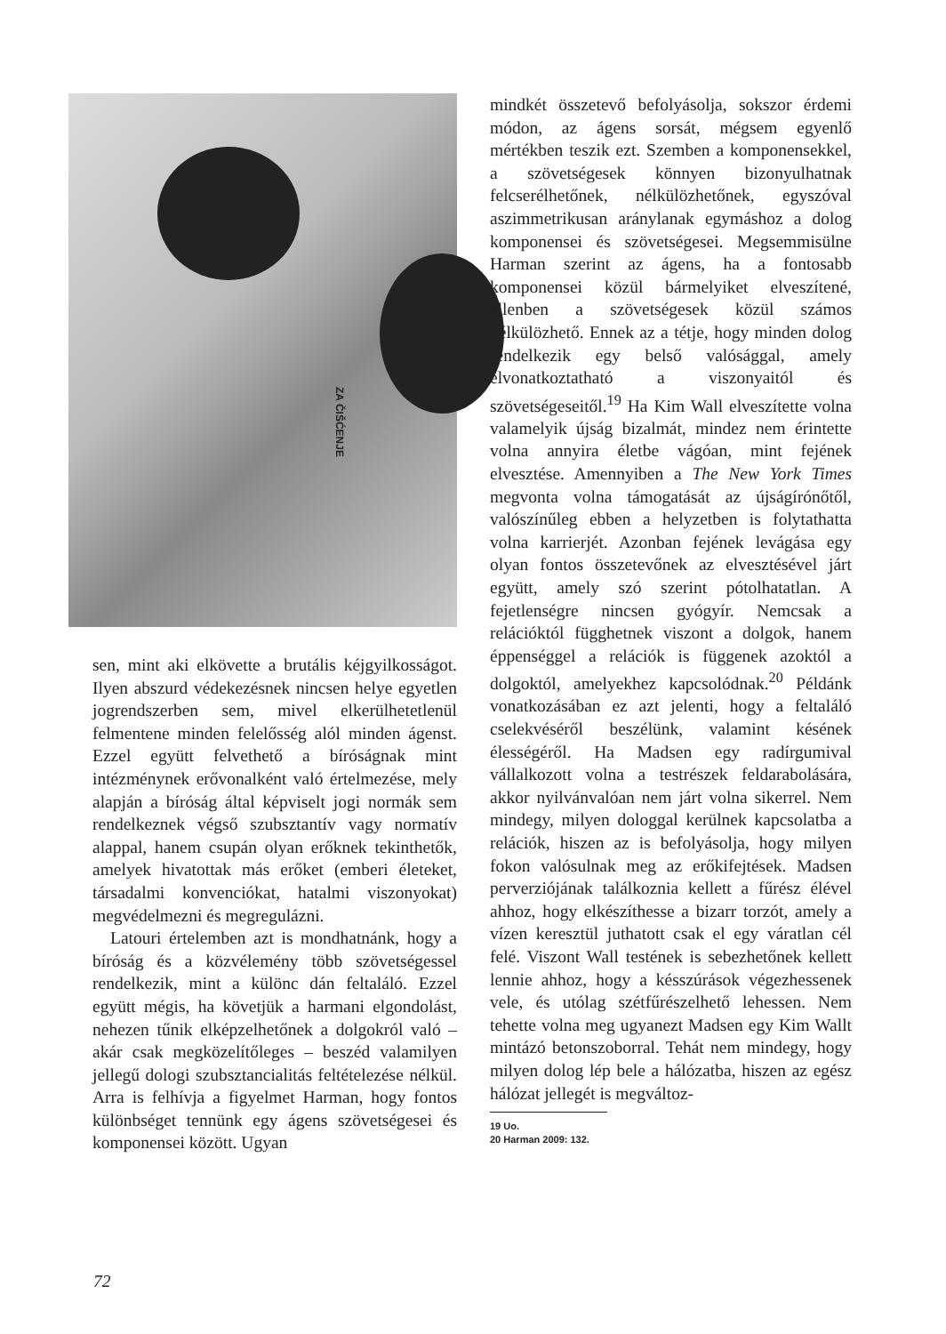ZA ČIŠĆENJE
sen, mint aki elkövette a brutális kéjgyilkosságot. Ilyen abszurd védekezésnek nincsen helye egyetlen jogrendszerben sem, mivel elkerülhetetlenül felmentene minden felelősség alól minden ágenst. Ezzel együtt felvethető a bíróságnak mint intézménynek erővonalként való értelmezése, mely alapján a bíróság által képviselt jogi normák sem rendelkeznek végső szubsztantív vagy normatív alappal, hanem csupán olyan erőknek tekinthetők, amelyek hivatottak más erőket (emberi életeket, társadalmi konvenciókat, hatalmi viszonyokat) megvédelmezni és megregulázni.
Latouri értelemben azt is mondhatnánk, hogy a bíróság és a közvélemény több szövetségessel rendelkezik, mint a különc dán feltaláló. Ezzel együtt mégis, ha követjük a harmani elgondolást, nehezen tűnik elképzelhetőnek a dolgokról való – akár csak megközelítőleges – beszéd valamilyen jellegű dologi szubsztancialitás feltételezése nélkül. Arra is felhívja a figyelmet Harman, hogy fontos különbséget tennünk egy ágens szövetségesei és komponensei között. Ugyan
mindkét összetevő befolyásolja, sokszor érdemi módon, az ágens sorsát, mégsem egyenlő mértékben teszik ezt. Szemben a komponensekkel, a szövetségesek könnyen bizonyulhatnak felcserélhetőnek, nélkülözhetőnek, egyszóval aszimmetrikusan aránylanak egymáshoz a dolog komponensei és szövetségesei. Megsemmisülne Harman szerint az ágens, ha a fontosabb komponensei közül bármelyiket elveszítené, ellenben a szövetségesek közül számos nélkülözhető. Ennek az a tétje, hogy minden dolog rendelkezik egy belső valósággal, amely elvonatkoztatható a viszonyaitól és szövetségeseitől.<sup>19</sup> Ha Kim Wall elveszítette volna valamelyik újság bizalmát, mindez nem érintette volna annyira életbe vágóan, mint fejének elvesztése. Amennyiben a The New York Times megvonta volna támogatását az újságírónőtől, valószínűleg ebben a helyzetben is folytathatta volna karrierjét. Azonban fejének levágása egy olyan fontos összetevőnek az elvesztésével járt együtt, amely szó szerint pótolhatatlan. A fejetlenségre nincsen gyógyír. Nemcsak a relációktól függhetnek viszont a dolgok, hanem éppenséggel a relációk is függenek azoktól a dolgoktól, amelyekhez kapcsolódnak.<sup>20</sup> Példánk vonatkozásában ez azt jelenti, hogy a feltaláló cselekvéséről beszélünk, valamint késének élességéről. Ha Madsen egy radírgumival vállalkozott volna a testrészek feldarabolására, akkor nyilvánvalóan nem járt volna sikerrel. Nem mindegy, milyen dologgal kerülnek kapcsolatba a relációk, hiszen az is befolyásolja, hogy milyen fokon valósulnak meg az erőkifejtések. Madsen perverziójának találkoznia kellett a fűrész élével ahhoz, hogy elkészíthesse a bizarr torzót, amely a vízen keresztül juthatott csak el egy váratlan cél felé. Viszont Wall testének is sebezhetőnek kellett lennie ahhoz, hogy a késszúrások végezhessenek vele, és utólag szétfűrészelhető lehessen. Nem tehette volna meg ugyanezt Madsen egy Kim Wallt mintázó betonszoborral. Tehát nem mindegy, hogy milyen dolog lép bele a hálózatba, hiszen az egész hálózat jellegét is megváltoz-
19 Uo.
20 Harman 2009: 132.
72